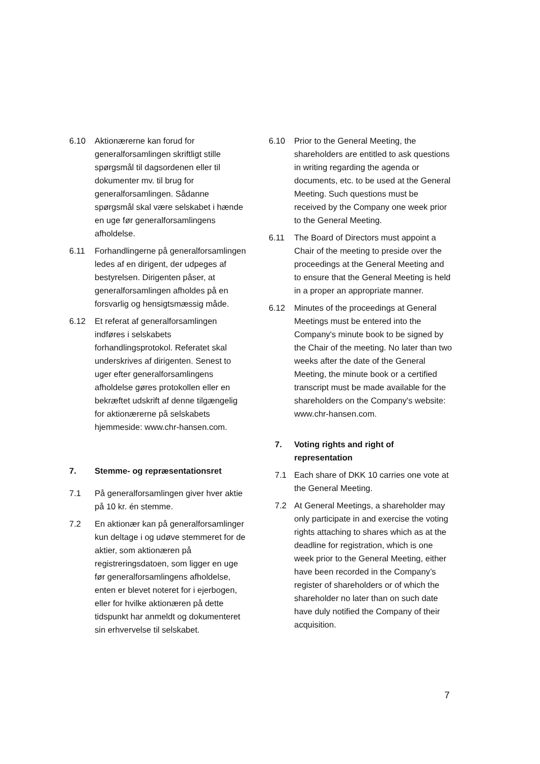6.10 Aktionærerne kan forud for generalforsamlingen skriftligt stille spørgsmål til dagsordenen eller til dokumenter mv. til brug for generalforsamlingen. Sådanne spørgsmål skal være selskabet i hænde en uge før generalforsamlingens afholdelse.
6.11 Forhandlingerne på generalforsamlingen ledes af en dirigent, der udpeges af bestyrelsen. Dirigenten påser, at generalforsamlingen afholdes på en forsvarlig og hensigtsmæssig måde.
6.12 Et referat af generalforsamlingen indføres i selskabets forhandlingsprotokol. Referatet skal underskrives af dirigenten. Senest to uger efter generalforsamlingens afholdelse gøres protokollen eller en bekræftet udskrift af denne tilgængelig for aktionærerne på selskabets hjemmeside: www.chr-hansen.com.
7. Stemme- og repræsentationsret
7.1 På generalforsamlingen giver hver aktie på 10 kr. én stemme.
7.2 En aktionær kan på generalforsamlinger kun deltage i og udøve stemmeret for de aktier, som aktionæren på registreringsdatoen, som ligger en uge før generalforsamlingens afholdelse, enten er blevet noteret for i ejerbogen, eller for hvilke aktionæren på dette tidspunkt har anmeldt og dokumenteret sin erhvervelse til selskabet.
6.10 Prior to the General Meeting, the shareholders are entitled to ask questions in writing regarding the agenda or documents, etc. to be used at the General Meeting. Such questions must be received by the Company one week prior to the General Meeting.
6.11 The Board of Directors must appoint a Chair of the meeting to preside over the proceedings at the General Meeting and to ensure that the General Meeting is held in a proper an appropriate manner.
6.12 Minutes of the proceedings at General Meetings must be entered into the Company's minute book to be signed by the Chair of the meeting. No later than two weeks after the date of the General Meeting, the minute book or a certified transcript must be made available for the shareholders on the Company's website: www.chr-hansen.com.
7. Voting rights and right of representation
7.1 Each share of DKK 10 carries one vote at the General Meeting.
7.2 At General Meetings, a shareholder may only participate in and exercise the voting rights attaching to shares which as at the deadline for registration, which is one week prior to the General Meeting, either have been recorded in the Company’s register of shareholders or of which the shareholder no later than on such date have duly notified the Company of their acquisition.
7